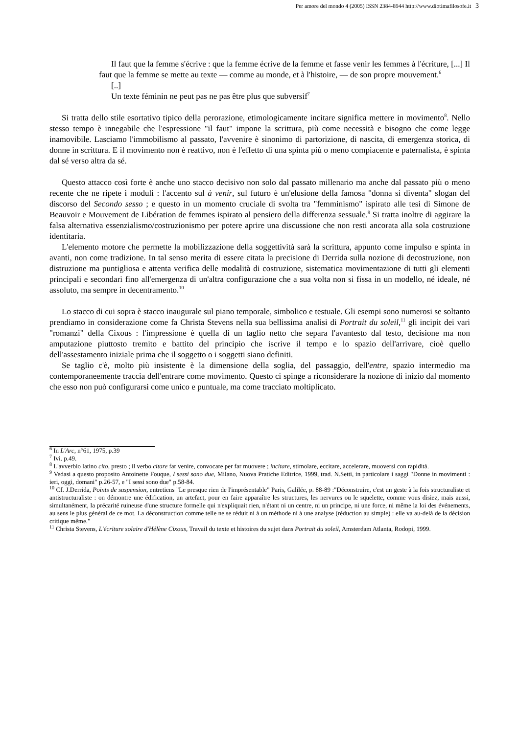Per amore del mondo 4 (2005) ISSN 2384-8944 http://www.diotimafilosofe.it 3
Il faut que la femme s'écrive : que la femme écrive de la femme et fasse venir les femmes à l'écriture, [...] Il faut que la femme se mette au texte — comme au monde, et à l'histoire, — de son propre mouvement.<sup>6</sup>
[..]
Un texte féminin ne peut pas ne pas être plus que subversif<sup>7</sup>
Si tratta dello stile esortativo tipico della perorazione, etimologicamente incitare significa mettere in movimento<sup>8</sup>. Nello stesso tempo è innegabile che l'espressione "il faut" impone la scrittura, più come necessità e bisogno che come legge inamovibile. Lasciamo l'immobilismo al passato, l'avvenire è sinonimo di partorizione, di nascita, di emergenza storica, di donne in scrittura. E il movimento non è reattivo, non è l'effetto di una spinta più o meno compiacente e paternalista, è spinta dal sé verso altra da sé.
Questo attacco così forte è anche uno stacco decisivo non solo dal passato millenario ma anche dal passato più o meno recente che ne ripete i moduli : l'accento sul à venir, sul futuro è un'elusione della famosa "donna si diventa" slogan del discorso del Secondo sesso ; e questo in un momento cruciale di svolta tra "femminismo" ispirato alle tesi di Simone de Beauvoir e Mouvement de Libération de femmes ispirato al pensiero della differenza sessuale.<sup>9</sup> Si tratta inoltre di aggirare la falsa alternativa essenzialismo/costruzionismo per potere aprire una discussione che non resti ancorata alla sola costruzione identitaria.
L'elemento motore che permette la mobilizzazione della soggettività sarà la scrittura, appunto come impulso e spinta in avanti, non come tradizione. In tal senso merita di essere citata la precisione di Derrida sulla nozione di decostruzione, non distruzione ma puntigliosa e attenta verifica delle modalità di costruzione, sistematica movimentazione di tutti gli elementi principali e secondari fino all'emergenza di un'altra configurazione che a sua volta non si fissa in un modello, né ideale, né assoluto, ma sempre in decentramento.<sup>10</sup>
Lo stacco di cui sopra è stacco inaugurale sul piano temporale, simbolico e testuale. Gli esempi sono numerosi se soltanto prendiamo in considerazione come fa Christa Stevens nella sua bellissima analisi di Portrait du soleil,<sup>11</sup> gli incipit dei vari "romanzi" della Cixous : l'impressione è quella di un taglio netto che separa l'avantesto dal testo, decisione ma non amputazione piuttosto tremito e battito del principio che iscrive il tempo e lo spazio dell'arrivare, cioè quello dell'assestamento iniziale prima che il soggetto o i soggetti siano definiti.
Se taglio c'è, molto più insistente è la dimensione della soglia, del passaggio, dell'entre, spazio intermedio ma contemporaneemente traccia dell'entrare come movimento. Questo ci spinge a riconsiderare la nozione di inizio dal momento che esso non può configurarsi come unico e puntuale, ma come tracciato moltiplicato.
<sup>6</sup> In L'Arc, n°61, 1975, p.39
<sup>7</sup> Ivi. p.49.
<sup>8</sup> L'avverbio latino cito, presto ; il verbo citare far venire, convocare per far muovere ; incitare, stimolare, eccitare, accelerare, muoversi con rapidità.
<sup>9</sup> Vedasi a questo proposito Antoinette Fouque, I sessi sono due, Milano, Nuova Pratiche Editrice, 1999, trad. N.Setti, in particolare i saggi "Donne in movimenti : ieri, oggi, domani" p.26-57, e "I sessi sono due" p.58-84.
<sup>10</sup> Cf. J.Derrida, Points de suspension, entretiens "Le presque rien de l'imprésentable" Paris, Galilée, p. 88-89 :"Déconstruire, c'est un geste à la fois structuraliste et antistructuraliste : on démontre une édification, un artefact, pour en faire apparaître les structures, les nervures ou le squelette, comme vous disiez, mais aussi, simultanément, la précarité ruineuse d'une structure formelle qui n'expliquait rien, n'étant ni un centre, ni un principe, ni une force, ni même la loi des événements, au sens le plus général de ce mot. La déconstruction comme telle ne se réduit ni à un méthode ni à une analyse (réduction au simple) : elle va au-delà de la décision critique même."
<sup>11</sup> Christa Stevens, L'écriture solaire d'Hélène Cixous, Travail du texte et histoires du sujet dans Portrait du soleil, Amsterdam Atlanta, Rodopi, 1999.